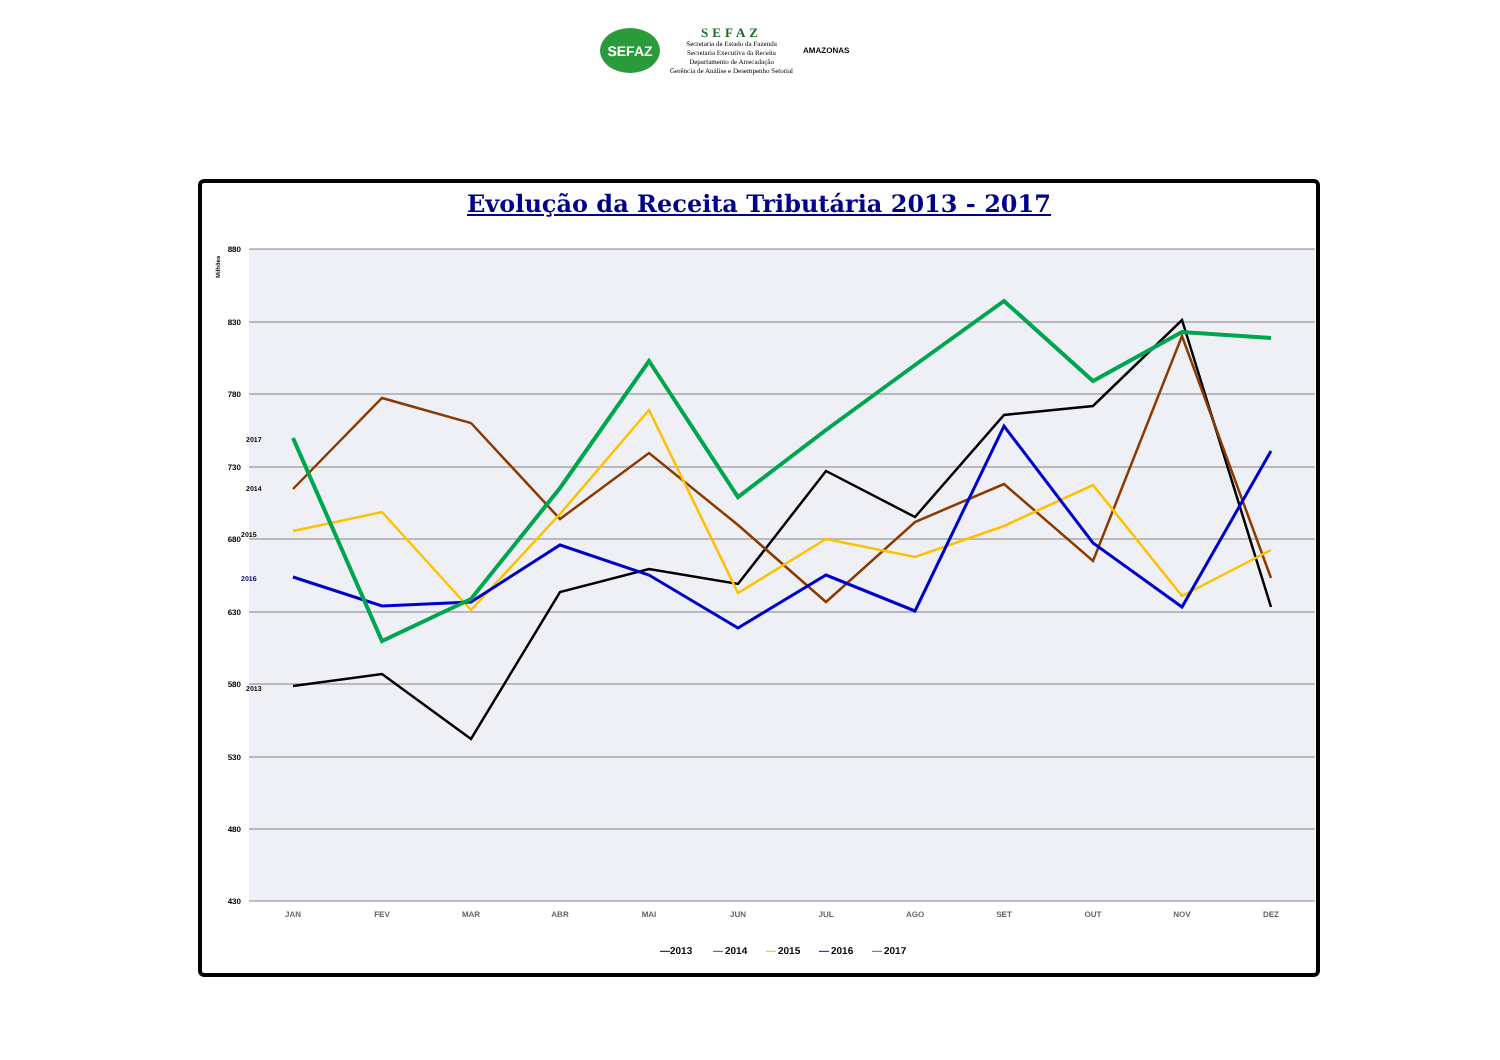SEFAZ
SEFAZ
Secretaria de Estado da Fazenda
Secretaria Executiva da Receita
Departamento de Arrecadação
Gerência de Análise e Desempenho Setorial
AMAZONAS
Evolução da Receita Tributária 2013 - 2017
880
830
780
730
680
630
580
530
480
430
Milhões
JAN
FEV
MAR
ABR
MAI
JUN
JUL
AGO
SET
OUT
NOV
DEZ
2017
2014
2015
2016
2013
—2013
—
2014
—
2015
—
2016
—
2017